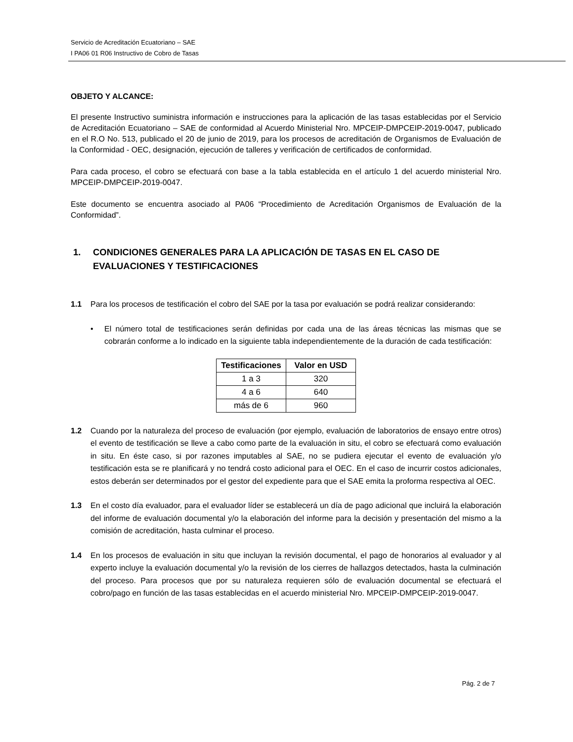Servicio de Acreditación Ecuatoriano – SAE
I PA06 01 R06 Instructivo de Cobro de Tasas
OBJETO Y ALCANCE:
El presente Instructivo suministra información e instrucciones para la aplicación de las tasas establecidas por el Servicio de Acreditación Ecuatoriano – SAE de conformidad al Acuerdo Ministerial Nro. MPCEIP-DMPCEIP-2019-0047, publicado en el R.O No. 513, publicado el 20 de junio de 2019, para los procesos de acreditación de Organismos de Evaluación de la Conformidad - OEC, designación, ejecución de talleres y verificación de certificados de conformidad.
Para cada proceso, el cobro se efectuará con base a la tabla establecida en el artículo 1 del acuerdo ministerial Nro. MPCEIP-DMPCEIP-2019-0047.
Este documento se encuentra asociado al PA06 “Procedimiento de Acreditación Organismos de Evaluación de la Conformidad”.
1. CONDICIONES GENERALES PARA LA APLICACIÓN DE TASAS EN EL CASO DE EVALUACIONES Y TESTIFICACIONES
1.1 Para los procesos de testificación el cobro del SAE por la tasa por evaluación se podrá realizar considerando:
• El número total de testificaciones serán definidas por cada una de las áreas técnicas las mismas que se cobrarán conforme a lo indicado en la siguiente tabla independientemente de la duración de cada testificación:
| Testificaciones | Valor en USD |
| --- | --- |
| 1 a 3 | 320 |
| 4 a 6 | 640 |
| más de 6 | 960 |
1.2 Cuando por la naturaleza del proceso de evaluación (por ejemplo, evaluación de laboratorios de ensayo entre otros) el evento de testificación se lleve a cabo como parte de la evaluación in situ, el cobro se efectuará como evaluación in situ. En éste caso, si por razones imputables al SAE, no se pudiera ejecutar el evento de evaluación y/o testificación esta se re planificará y no tendrá costo adicional para el OEC. En el caso de incurrir costos adicionales, estos deberán ser determinados por el gestor del expediente para que el SAE emita la proforma respectiva al OEC.
1.3 En el costo día evaluador, para el evaluador líder se establecerá un día de pago adicional que incluirá la elaboración del informe de evaluación documental y/o la elaboración del informe para la decisión y presentación del mismo a la comisión de acreditación, hasta culminar el proceso.
1.4 En los procesos de evaluación in situ que incluyan la revisión documental, el pago de honorarios al evaluador y al experto incluye la evaluación documental y/o la revisión de los cierres de hallazgos detectados, hasta la culminación del proceso. Para procesos que por su naturaleza requieren sólo de evaluación documental se efectuará el cobro/pago en función de las tasas establecidas en el acuerdo ministerial Nro. MPCEIP-DMPCEIP-2019-0047.
Pág. 2 de 7